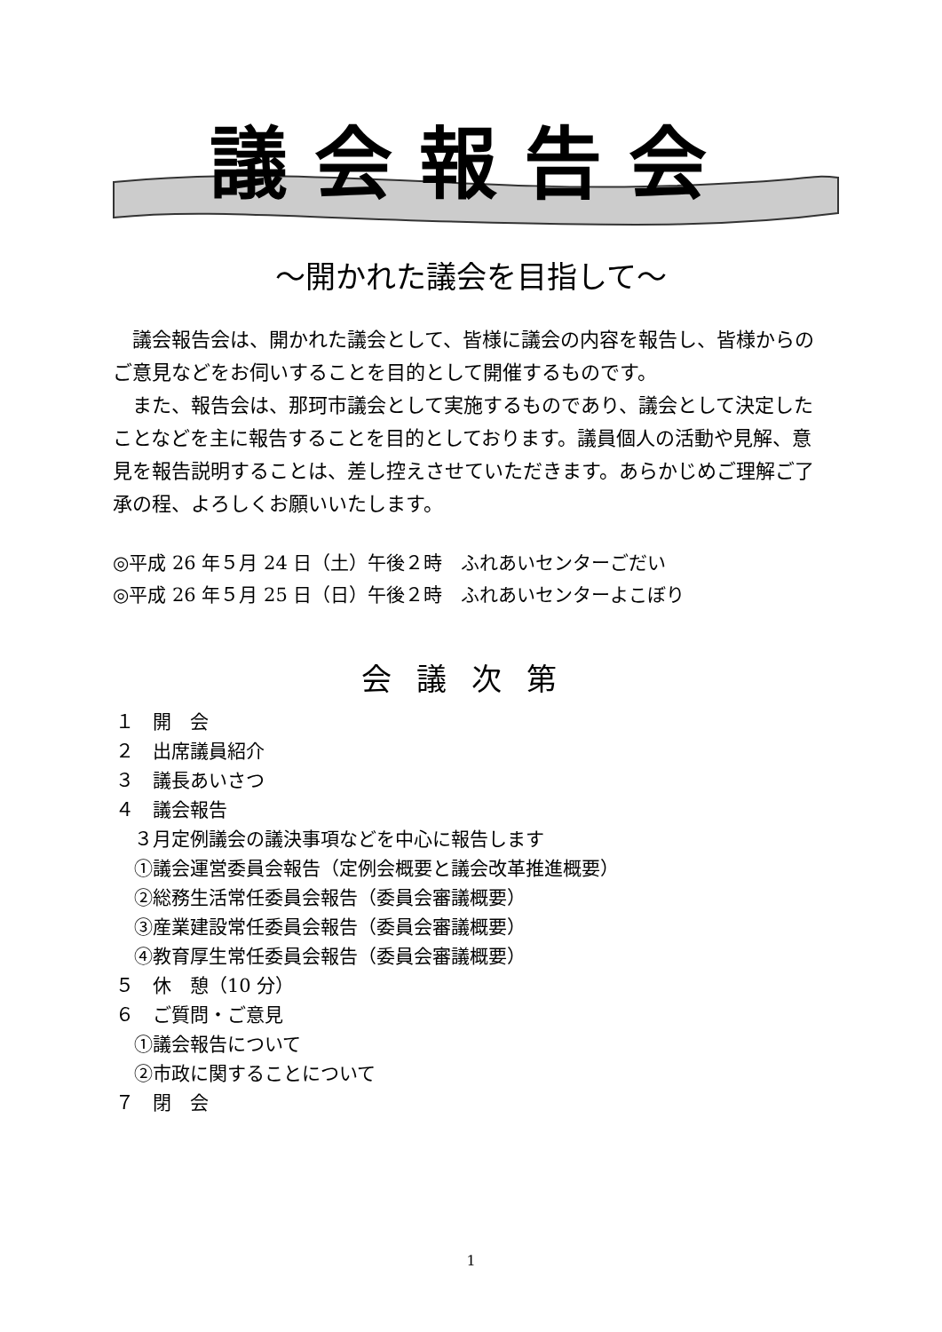議会報告会
～開かれた議会を目指して～
　議会報告会は、開かれた議会として、皆様に議会の内容を報告し、皆様からのご意見などをお伺いすることを目的として開催するものです。
　また、報告会は、那珂市議会として実施するものであり、議会として決定したことなどを主に報告することを目的としております。議員個人の活動や見解、意見を報告説明することは、差し控えさせていただきます。あらかじめご理解ご了承の程、よろしくお願いいたします。
◎平成 26 年５月 24 日（土）午後２時　ふれあいセンターごだい
◎平成 26 年５月 25 日（日）午後２時　ふれあいセンターよこぼり
会議次第
１　開　会
２　出席議員紹介
３　議長あいさつ
４　議会報告
　３月定例議会の議決事項などを中心に報告します
　①議会運営委員会報告（定例会概要と議会改革推進概要）
　②総務生活常任委員会報告（委員会審議概要）
　③産業建設常任委員会報告（委員会審議概要）
　④教育厚生常任委員会報告（委員会審議概要）
５　休　憩（10 分）
６　ご質問・ご意見
　①議会報告について
　②市政に関することについて
７　閉　会
1